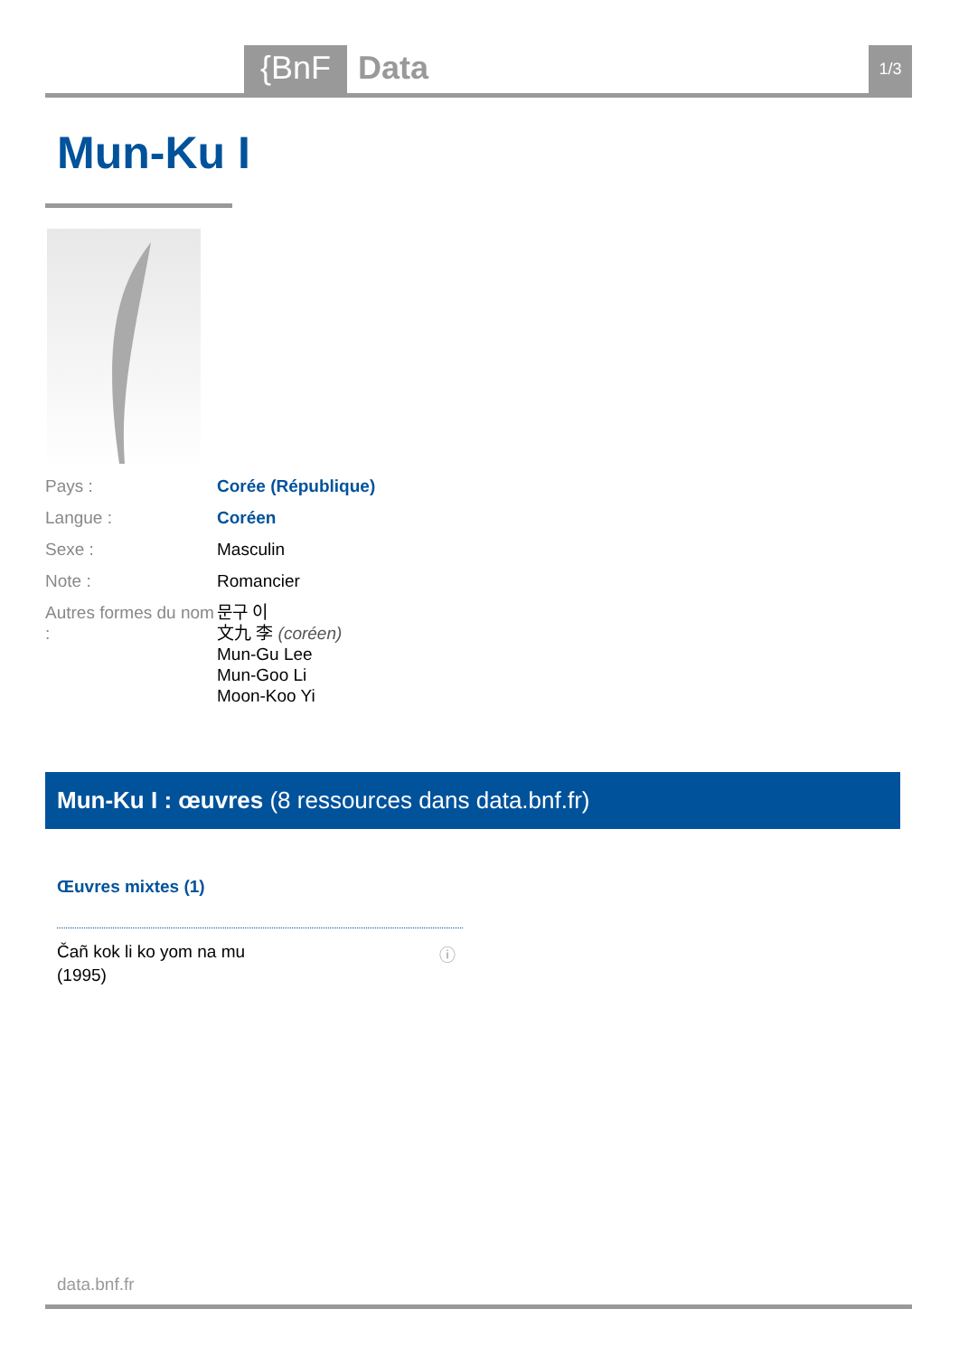{BnF Data 1/3
Mun-Ku I
| Pays : | Corée (République) |
| Langue : | Coréen |
| Sexe : | Masculin |
| Note : | Romancier |
| Autres formes du nom : | 문구 이 文九 李 (coréen) Mun-Gu Lee Mun-Goo Li Moon-Koo Yi |
Mun-Ku I : œuvres (8 ressources dans data.bnf.fr)
Œuvres mixtes (1)
Čañ kok li ko yom na mu
(1995)
ⓘ
data.bnf.fr